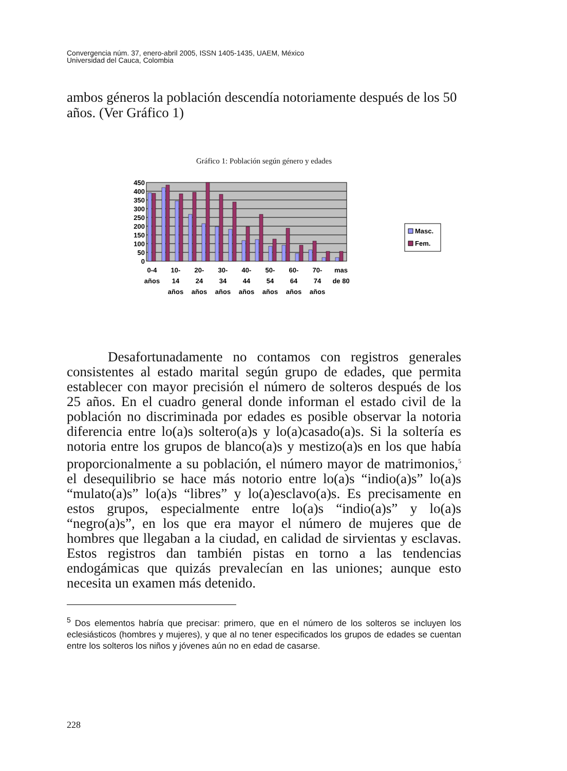Convergencia núm. 37, enero-abril 2005, ISSN 1405-1435, UAEM, México
Universidad del Cauca, Colombia
ambos géneros la población descendía notoriamente después de los 50 años. (Ver Gráfico 1)
Gráfico 1: Población según género y edades
450
400
350
300
250
200
150
100
50
0
0-4
años
10-
14
años
20-
24
años
30-
34
años
40-
44
años
50-
54
años
60-
64
años
70-
74
años
mas
de 80
Masc.
Fem.
Desafortunadamente no contamos con registros generales consistentes al estado marital según grupo de edades, que permita establecer con mayor precisión el número de solteros después de los 25 años. En el cuadro general donde informan el estado civil de la población no discriminada por edades es posible observar la notoria diferencia entre lo(a)s soltero(a)s y lo(a)casado(a)s. Si la soltería es notoria entre los grupos de blanco(a)s y mestizo(a)s en los que había proporcionalmente a su población, el número mayor de matrimonios,<sup>5</sup> el desequilibrio se hace más notorio entre lo(a)s “indio(a)s” lo(a)s “mulato(a)s” lo(a)s “libres” y lo(a)esclavo(a)s. Es precisamente en estos grupos, especialmente entre lo(a)s “indio(a)s” y lo(a)s “negro(a)s”, en los que era mayor el número de mujeres que de hombres que llegaban a la ciudad, en calidad de sirvientas y esclavas. Estos registros dan también pistas en torno a las tendencias endogámicas que quizás prevalecían en las uniones; aunque esto necesita un examen más detenido.
<sup>5</sup> Dos elementos habría que precisar: primero, que en el número de los solteros se incluyen los eclesiásticos (hombres y mujeres), y que al no tener especificados los grupos de edades se cuentan entre los solteros los niños y jóvenes aún no en edad de casarse.
228